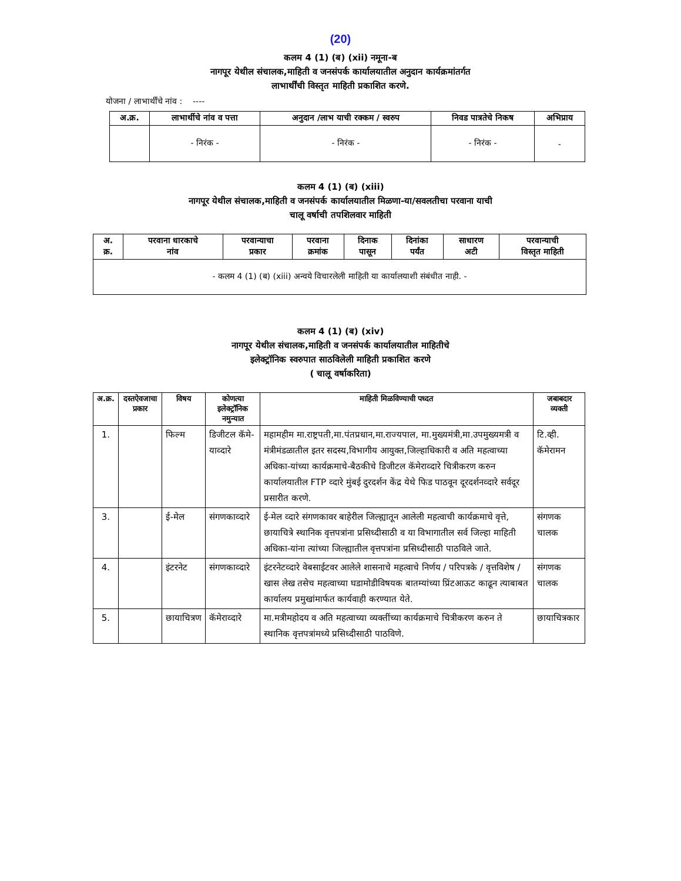(20)
कलम 4 (1) (ब) (xii) नमूना-ब
नागपूर येथील संचालक,माहिती व जनसंपर्क कार्यालयातील अनुदान कार्यक्रमांतर्गत
लाभार्थींची विस्तृत माहिती प्रकाशित करणे.
योजना / लाभार्थींचे नांव : ----
| अ.क्र. | लाभार्थीचे नांव व पत्ता | अनुदान /लाभ याची रक्कम / स्वरुप | निवड पात्रतेचे निकष | अभिप्राय |
| --- | --- | --- | --- | --- |
| | - निरंक - | - निरंक - | - निरंक - | - |
कलम 4 (1) (ब) (xiii)
नागपूर येथील संचालक,माहिती व जनसंपर्क कार्यालयातील मिळणा-या/सवलतीचा परवाना याची
चालू वर्षाची तपशिलवार माहिती
| अ. क्र. | परवाना धारकाचे नांव | परवान्याचा प्रकार | परवाना क्रमांक | दिनाक पासून | दिनांका पर्यंत | साधारण अटी | परवान्याची विस्तृत माहिती |
| --- | --- | --- | --- | --- | --- | --- | --- |
| - कलम 4 (1) (ब) (xiii) अन्वये विचारलेली माहिती या कार्यालयाशी संबंधीत नाही. - | | | | | | | |
कलम 4 (1) (ब) (xiv)
नागपूर येथील संचालक,माहिती व जनसंपर्क कार्यालयातील माहितीचे
इलेक्ट्रॉनिक स्वरुपात साठविलेली माहिती प्रकाशित करणे
( चालू वर्षाकरिता)
| अ.क्र. | दस्तऐवजाचा प्रकार | विषय | कोणत्या इलेक्ट्रॉनिक नमुन्यात | माहिती मिळविण्याची पध्दत | जबाबदार व्यक्ती |
| --- | --- | --- | --- | --- | --- |
| 1. | | फिल्म | डिजीटल कॅमे-याव्दारे | महामहीम मा.राष्ट्रपती,मा.पंतप्रधान,मा.राज्यपाल, मा.मुख्यमंत्री,मा.उपमुख्यमत्री व मंत्रीमंडळातील इतर सदस्य,विभागीय आयुक्त,जिल्हाधिकारी व अति महत्वाच्या अधिका-यांच्या कार्यक्रमाचे-बैठकीचे डिजीटल कॅमेराव्दारे चित्रीकरण करुन कार्यालयातील FTP व्दारे मुंबई दुरदर्शन केंद्र येथे फिड पाठवून दूरदर्शनव्दारे सर्वदूर प्रसारीत करणे. | टि.व्ही. कॅमेरामन |
| 3. | | ई-मेल | संगणकाव्दारे | ई-मेल व्दारे संगणकावर बाहेरील जिल्ह्यातून आलेली महत्वाची कार्यक्रमाचे वृत्ते, छायाचित्रे स्थानिक वृत्तपत्रांना प्रसिध्दीसाठी व या विभागातील सर्व जिल्हा माहिती अधिका-यांना त्यांच्या जिल्ह्यातील वृत्तपत्रांना प्रसिध्दीसाठी पाठविले जाते. | संगणक चालक |
| 4. | | इंटरनेट | संगणकाव्दारे | इंटरनेटव्दारे वेबसाईटवर आलेले शासनाचे महत्वाचे निर्णय / परिपत्रके / वृत्तविशेष / खास लेख तसेच महत्वाच्या घडामोडीविषयक बातम्यांच्या प्रिंटआऊट काढून त्याबाबत कार्यालय प्रमुखांमार्फत कार्यवाही करण्यात येते. | संगणक चालक |
| 5. | | छायाचित्रण | कॅमेराव्दारे | मा.मत्रीमहोदय व अति महत्वाच्या व्यक्तींच्या कार्यक्रमाचे चित्रीकरण करुन ते स्थानिक वृत्तपत्रांमध्ये प्रसिध्दीसाठी पाठविणे. | छायाचित्रकार |